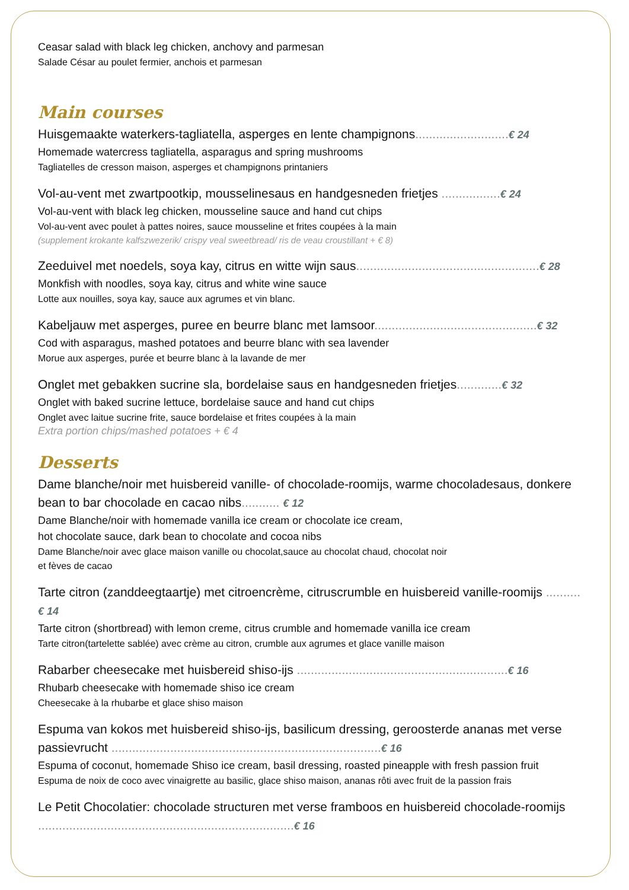Ceasar salad with black leg chicken, anchovy and parmesan
Salade César au poulet fermier, anchois et parmesan
Main courses
Huisgemaakte waterkers-tagliatella, asperges en lente champignons...........................€ 24
Homemade watercress tagliatella, asparagus and spring mushrooms
Tagliatelles de cresson maison, asperges et champignons printaniers
Vol-au-vent met zwartpootkip, mousselinesaus en handgesneden frietjes .................€ 24
Vol-au-vent with black leg chicken, mousseline sauce and hand cut chips
Vol-au-vent avec poulet à pattes noires, sauce mousseline et frites coupées à la main
(supplement krokante kalfszwezerik/ crispy veal sweetbread/ ris de veau croustillant + € 8)
Zeeduivel met noedels, soya kay, citrus en witte wijn saus.....................................................€ 28
Monkfish with noodles, soya kay, citrus and white wine sauce
Lotte aux nouilles, soya kay, sauce aux agrumes et vin blanc.
Kabeljauw met asperges, puree en beurre blanc met lamsoor...............................................€ 32
Cod with asparagus, mashed potatoes and beurre blanc with sea lavender
Morue aux asperges, purée et beurre blanc à la lavande de mer
Onglet met gebakken sucrine sla, bordelaise saus en handgesneden frietjes.............€ 32
Onglet with baked sucrine lettuce, bordelaise sauce and hand cut chips
Onglet avec laitue sucrine frite, sauce bordelaise et frites coupées à la main
Extra portion chips/mashed potatoes + € 4
Desserts
Dame blanche/noir met huisbereid vanille- of chocolade-roomijs, warme chocoladesaus, donkere bean to bar chocolade en cacao nibs........... € 12
Dame Blanche/noir with homemade vanilla ice cream or chocolate ice cream,
hot chocolate sauce, dark bean to chocolate and cocoa nibs
Dame Blanche/noir avec glace maison vanille ou chocolat,sauce au chocolat chaud, chocolat noir
et fèves de cacao
Tarte citron (zanddeegtaartje) met citroencrème, citruscrumble en huisbereid vanille-roomijs .......... € 14
Tarte citron (shortbread) with lemon creme, citrus crumble and homemade vanilla ice cream
Tarte citron(tartelette sablée) avec crème au citron, crumble aux agrumes et glace vanille maison
Rabarber cheesecake met huisbereid shiso-ijs .............................................................€ 16
Rhubarb cheesecake with homemade shiso ice cream
Cheesecake à la rhubarbe et glace shiso maison
Espuma van kokos met huisbereid shiso-ijs, basilicum dressing, geroosterde ananas met verse passievrucht ..............................................................................€ 16
Espuma of coconut, homemade Shiso ice cream, basil dressing, roasted pineapple with fresh passion fruit
Espuma de noix de coco avec vinaigrette au basilic, glace shiso maison, ananas rôti avec fruit de la passion frais
Le Petit Chocolatier: chocolade structuren met verse framboos en huisbereid chocolade-roomijs ..........................................................................€ 16